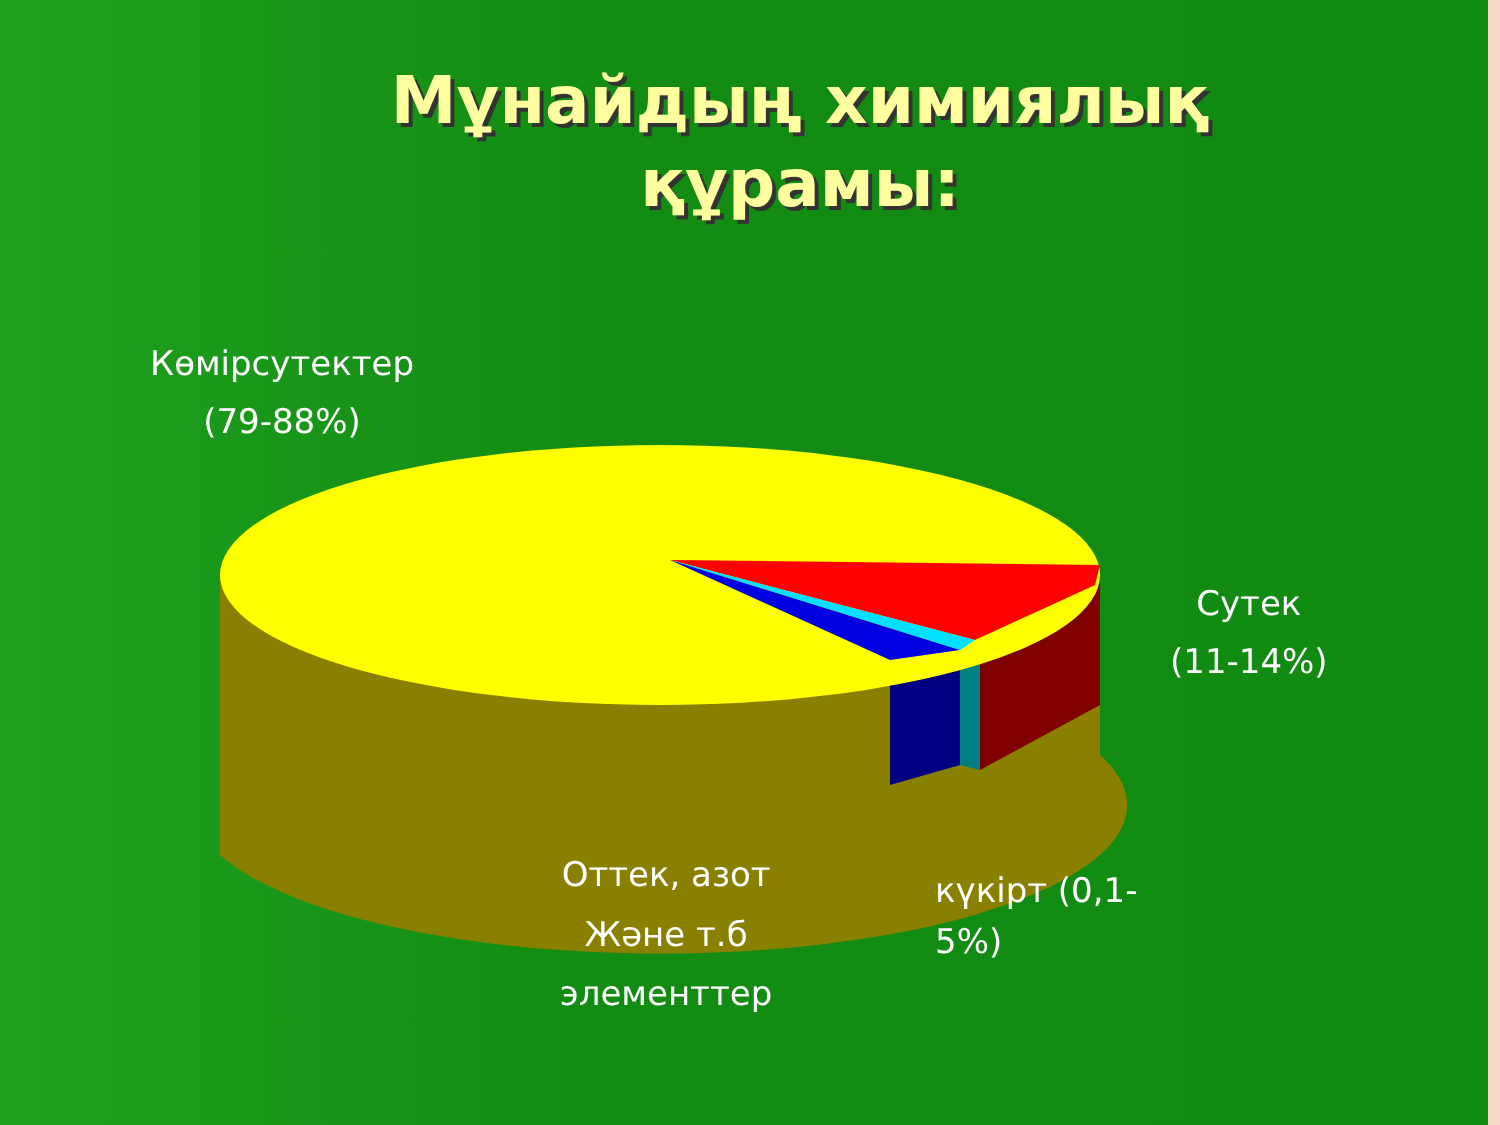Мұнайдың химиялық құрамы:
Көмірсутектер
(79-88%)
Сутек
(11-14%)
Оттек, азот
Және т.б
элементтер
күкірт (0,1-
5%)